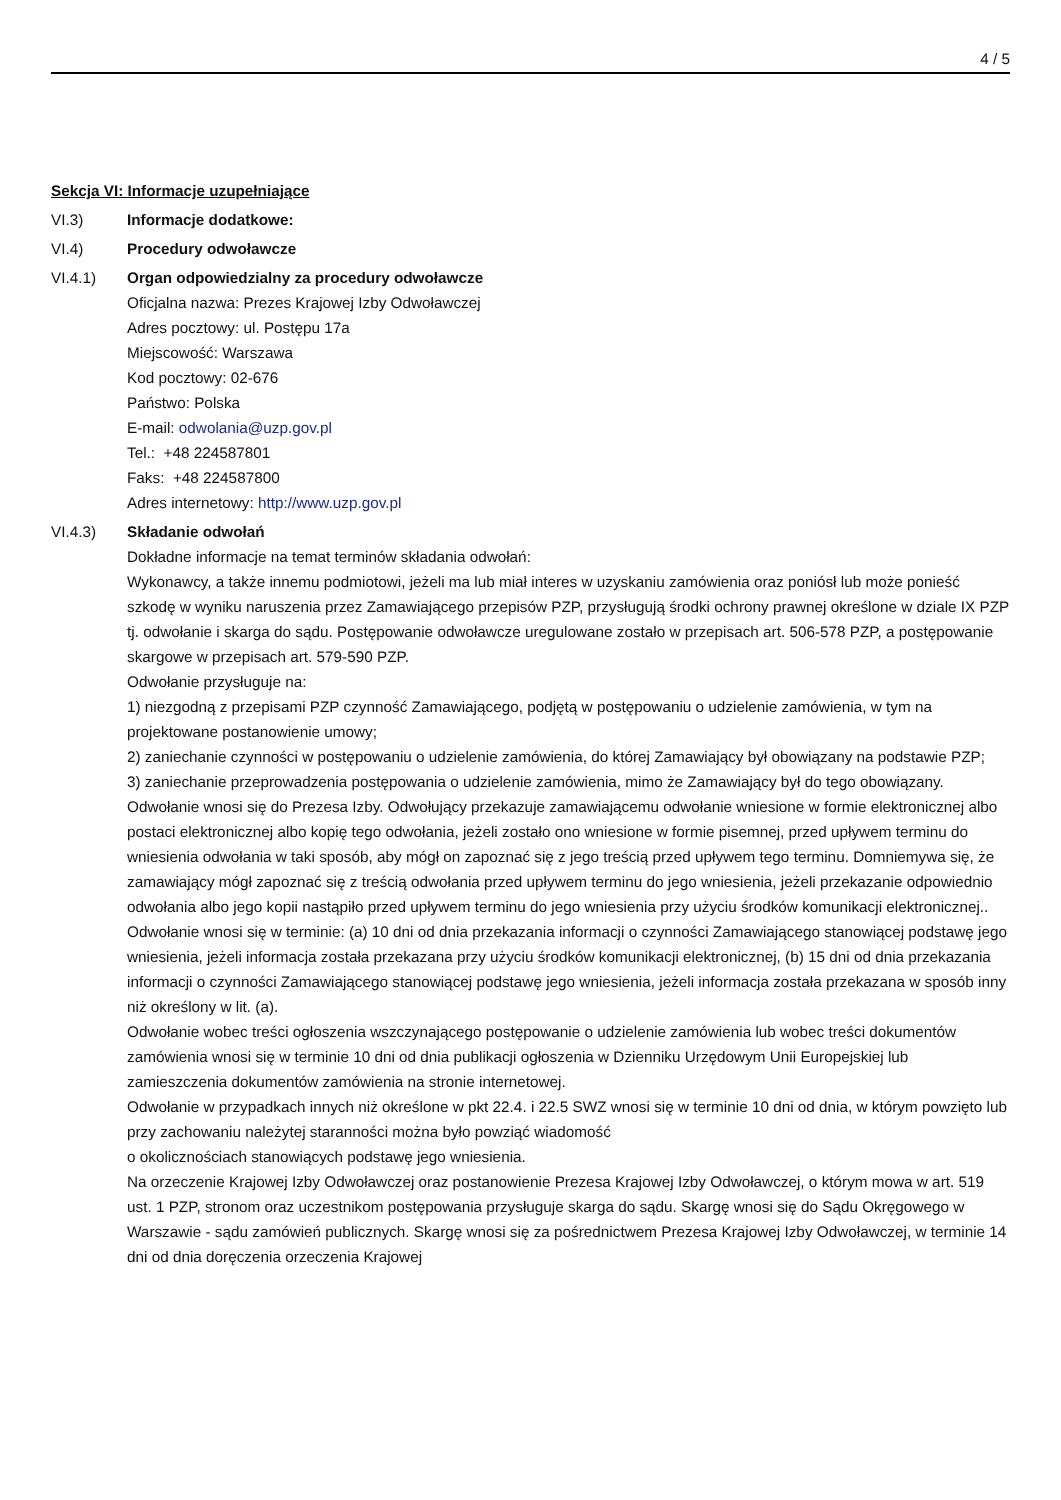4 / 5
Sekcja VI: Informacje uzupełniające
VI.3) Informacje dodatkowe:
VI.4) Procedury odwoławcze
VI.4.1) Organ odpowiedzialny za procedury odwoławcze
Oficjalna nazwa: Prezes Krajowej Izby Odwoławczej
Adres pocztowy: ul. Postępu 17a
Miejscowość: Warszawa
Kod pocztowy: 02-676
Państwo: Polska
E-mail: odwolania@uzp.gov.pl
Tel.: +48 224587801
Faks: +48 224587800
Adres internetowy: http://www.uzp.gov.pl
VI.4.3) Składanie odwołań
Dokładne informacje na temat terminów składania odwołań:
Wykonawcy, a także innemu podmiotowi, jeżeli ma lub miał interes w uzyskaniu zamówienia oraz poniósł lub może ponieść szkodę w wyniku naruszenia przez Zamawiającego przepisów PZP, przysługują środki ochrony prawnej określone w dziale IX PZP tj. odwołanie i skarga do sądu. Postępowanie odwoławcze uregulowane zostało w przepisach art. 506-578 PZP, a postępowanie skargowe w przepisach art. 579-590 PZP.
Odwołanie przysługuje na:
1) niezgodną z przepisami PZP czynność Zamawiającego, podjętą w postępowaniu o udzielenie zamówienia, w tym na projektowane postanowienie umowy;
2) zaniechanie czynności w postępowaniu o udzielenie zamówienia, do której Zamawiający był obowiązany na podstawie PZP;
3) zaniechanie przeprowadzenia postępowania o udzielenie zamówienia, mimo że Zamawiający był do tego obowiązany.
Odwołanie wnosi się do Prezesa Izby. Odwołujący przekazuje zamawiającemu odwołanie wniesione w formie elektronicznej albo postaci elektronicznej albo kopię tego odwołania, jeżeli zostało ono wniesione w formie pisemnej, przed upływem terminu do wniesienia odwołania w taki sposób, aby mógł on zapoznać się z jego treścią przed upływem tego terminu. Domniemywa się, że zamawiający mógł zapoznać się z treścią odwołania przed upływem terminu do jego wniesienia, jeżeli przekazanie odpowiednio odwołania albo jego kopii nastąpiło przed upływem terminu do jego wniesienia przy użyciu środków komunikacji elektronicznej..
Odwołanie wnosi się w terminie: (a) 10 dni od dnia przekazania informacji o czynności Zamawiającego stanowiącej podstawę jego wniesienia, jeżeli informacja została przekazana przy użyciu środków komunikacji elektronicznej, (b) 15 dni od dnia przekazania informacji o czynności Zamawiającego stanowiącej podstawę jego wniesienia, jeżeli informacja została przekazana w sposób inny niż określony w lit. (a).
Odwołanie wobec treści ogłoszenia wszczynającego postępowanie o udzielenie zamówienia lub wobec treści dokumentów zamówienia wnosi się w terminie 10 dni od dnia publikacji ogłoszenia w Dzienniku Urzędowym Unii Europejskiej lub zamieszczenia dokumentów zamówienia na stronie internetowej.
Odwołanie w przypadkach innych niż określone w pkt 22.4. i 22.5 SWZ wnosi się w terminie 10 dni od dnia, w którym powzięto lub przy zachowaniu należytej staranności można było powziąć wiadomość
o okolicznościach stanowiących podstawę jego wniesienia.
Na orzeczenie Krajowej Izby Odwoławczej oraz postanowienie Prezesa Krajowej Izby Odwoławczej, o którym mowa w art. 519 ust. 1 PZP, stronom oraz uczestnikom postępowania przysługuje skarga do sądu. Skargę wnosi się do Sądu Okręgowego w Warszawie - sądu zamówień publicznych. Skargę wnosi się za pośrednictwem Prezesa Krajowej Izby Odwoławczej, w terminie 14 dni od dnia doręczenia orzeczenia Krajowej